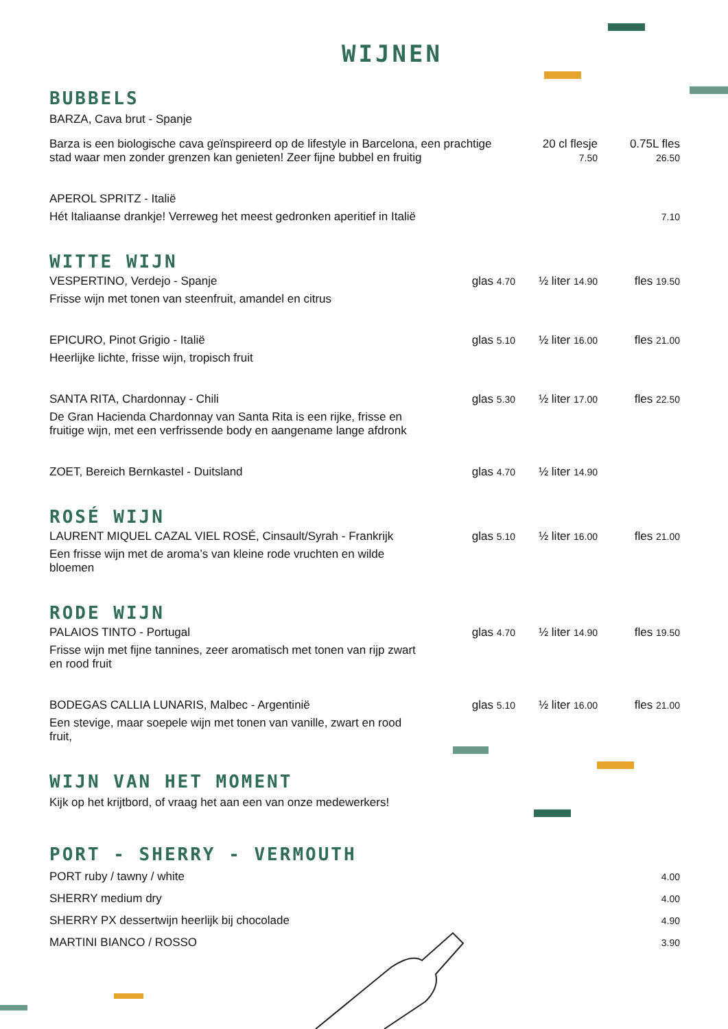WIJNEN
BUBBELS
BARZA, Cava brut - Spanje
Barza is een biologische cava geïnspireerd op de lifestyle in Barcelona, een prachtige stad waar men zonder grenzen kan genieten! Zeer fijne bubbel en fruitig
20 cl flesje
7.50
0.75L fles
26.50
APEROL SPRITZ - Italië
Hét Italiaanse drankje! Verreweg het meest gedronken aperitief in Italië
7.10
WITTE WIJN
VESPERTINO, Verdejo - Spanje glas 4.70
½ liter 14.90
fles 19.50
Frisse wijn met tonen van steenfruit, amandel en citrus
EPICURO, Pinot Grigio - Italië glas 5.10
½ liter 16.00
fles 21.00
Heerlijke lichte, frisse wijn, tropisch fruit
SANTA RITA, Chardonnay - Chili glas 5.30
½ liter 17.00
fles 22.50
De Gran Hacienda Chardonnay van Santa Rita is een rijke, frisse en
fruitige wijn, met een verfrissende body en aangename lange afdronk
ZOET, Bereich Bernkastel - Duitsland
glas 4.70
½ liter 14.90
ROSÉ WIJN
LAURENT MIQUEL CAZAL VIEL ROSÉ, Cinsault/Syrah - Frankrijk
glas 5.10
½ liter 16.00
fles 21.00
Een frisse wijn met de aroma’s van kleine rode vruchten en wilde
bloemen
RODE WIJN
PALAIOS TINTO - Portugal glas 4.70
½ liter 14.90
fles 19.50
Frisse wijn met fijne tannines, zeer aromatisch met tonen van rijp zwart
en rood fruit
BODEGAS CALLIA LUNARIS, Malbec - Argentinië
glas 5.10
½ liter 16.00
fles 21.00
Een stevige, maar soepele wijn met tonen van vanille, zwart en rood
fruit,
WIJN VAN HET MOMENT
Kijk op het krijtbord, of vraag het aan een van onze medewerkers!
PORT - SHERRY - VERMOUTH
PORT ruby / tawny / white
4.00
SHERRY medium dry
4.00
SHERRY PX dessertwijn heerlijk bij chocolade
4.90
MARTINI BIANCO / ROSSO
3.90